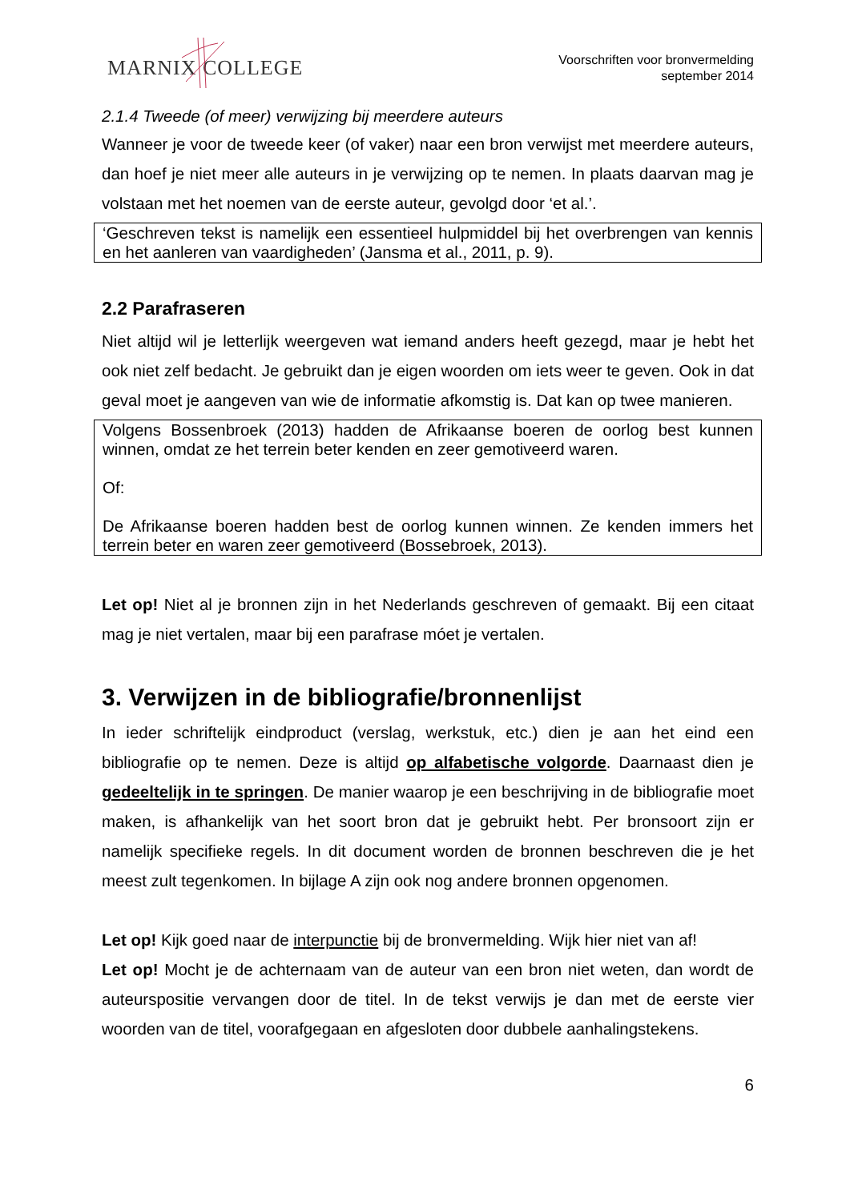MARNIX COLLEGE
Voorschriften voor bronvermelding
september 2014
2.1.4 Tweede (of meer) verwijzing bij meerdere auteurs
Wanneer je voor de tweede keer (of vaker) naar een bron verwijst met meerdere auteurs, dan hoef je niet meer alle auteurs in je verwijzing op te nemen. In plaats daarvan mag je volstaan met het noemen van de eerste auteur, gevolgd door ‘et al.’.
‘Geschreven tekst is namelijk een essentieel hulpmiddel bij het overbrengen van kennis en het aanleren van vaardigheden’ (Jansma et al., 2011, p. 9).
2.2 Parafraseren
Niet altijd wil je letterlijk weergeven wat iemand anders heeft gezegd, maar je hebt het ook niet zelf bedacht. Je gebruikt dan je eigen woorden om iets weer te geven. Ook in dat geval moet je aangeven van wie de informatie afkomstig is. Dat kan op twee manieren.
Volgens Bossenbroek (2013) hadden de Afrikaanse boeren de oorlog best kunnen winnen, omdat ze het terrein beter kenden en zeer gemotiveerd waren.
Of:
De Afrikaanse boeren hadden best de oorlog kunnen winnen. Ze kenden immers het terrein beter en waren zeer gemotiveerd (Bossebroek, 2013).
Let op! Niet al je bronnen zijn in het Nederlands geschreven of gemaakt. Bij een citaat mag je niet vertalen, maar bij een parafrase móet je vertalen.
3. Verwijzen in de bibliografie/bronnenlijst
In ieder schriftelijk eindproduct (verslag, werkstuk, etc.) dien je aan het eind een bibliografie op te nemen. Deze is altijd op alfabetische volgorde. Daarnaast dien je gedeeltelijk in te springen. De manier waarop je een beschrijving in de bibliografie moet maken, is afhankelijk van het soort bron dat je gebruikt hebt. Per bronsoort zijn er namelijk specifieke regels. In dit document worden de bronnen beschreven die je het meest zult tegenkomen. In bijlage A zijn ook nog andere bronnen opgenomen.
Let op! Kijk goed naar de interpunctie bij de bronvermelding. Wijk hier niet van af!
Let op! Mocht je de achternaam van de auteur van een bron niet weten, dan wordt de auteurspositie vervangen door de titel. In de tekst verwijs je dan met de eerste vier woorden van de titel, voorafgegaan en afgesloten door dubbele aanhalingstekens.
6